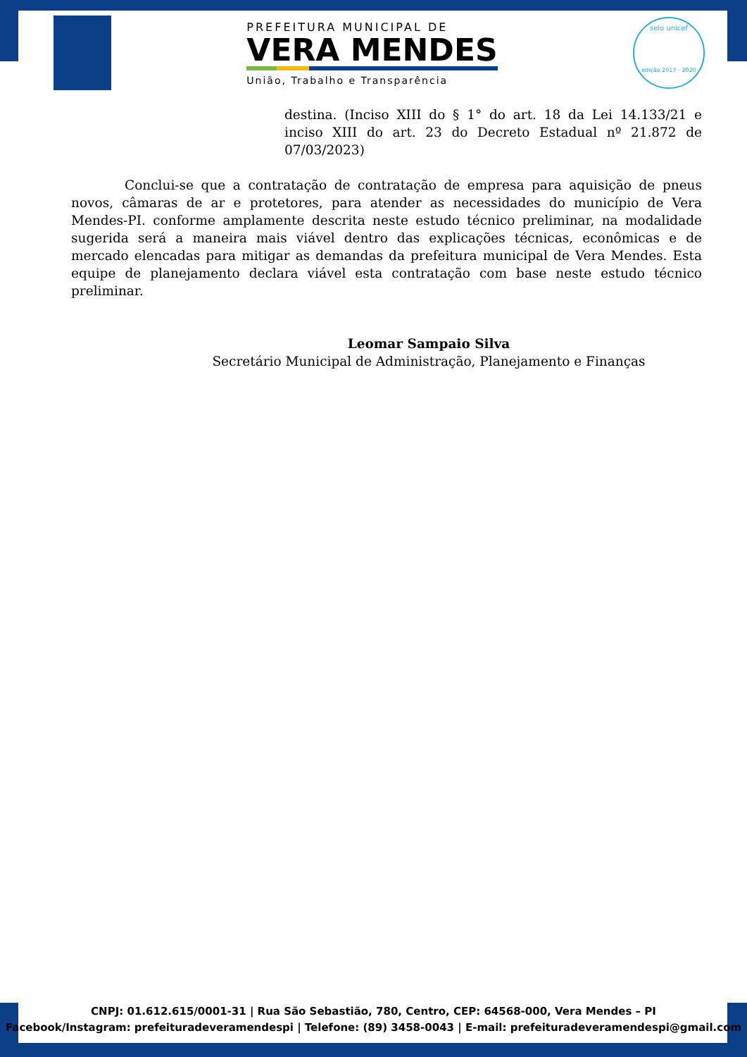PREFEITURA MUNICIPAL DE
VERA MENDES
União, Trabalho e Transparência
selo unicef
edição 2017 - 2020
destina. (Inciso XIII do § 1° do art. 18 da Lei 14.133/21 e inciso XIII do art. 23 do Decreto Estadual nº 21.872 de 07/03/2023)
Conclui-se que a contratação de contratação de empresa para aquisição de pneus novos, câmaras de ar e protetores, para atender as necessidades do município de Vera Mendes-PI. conforme amplamente descrita neste estudo técnico preliminar, na modalidade sugerida será a maneira mais viável dentro das explicações técnicas, econômicas e de mercado elencadas para mitigar as demandas da prefeitura municipal de Vera Mendes. Esta equipe de planejamento declara viável esta contratação com base neste estudo técnico preliminar.
Leomar Sampaio Silva
Secretário Municipal de Administração, Planejamento e Finanças
CNPJ: 01.612.615/0001-31 | Rua São Sebastião, 780, Centro, CEP: 64568-000, Vera Mendes – PI
Facebook/Instagram: prefeituradeveramendespi | Telefone: (89) 3458-0043 | E-mail: prefeituradeveramendespi@gmail.com